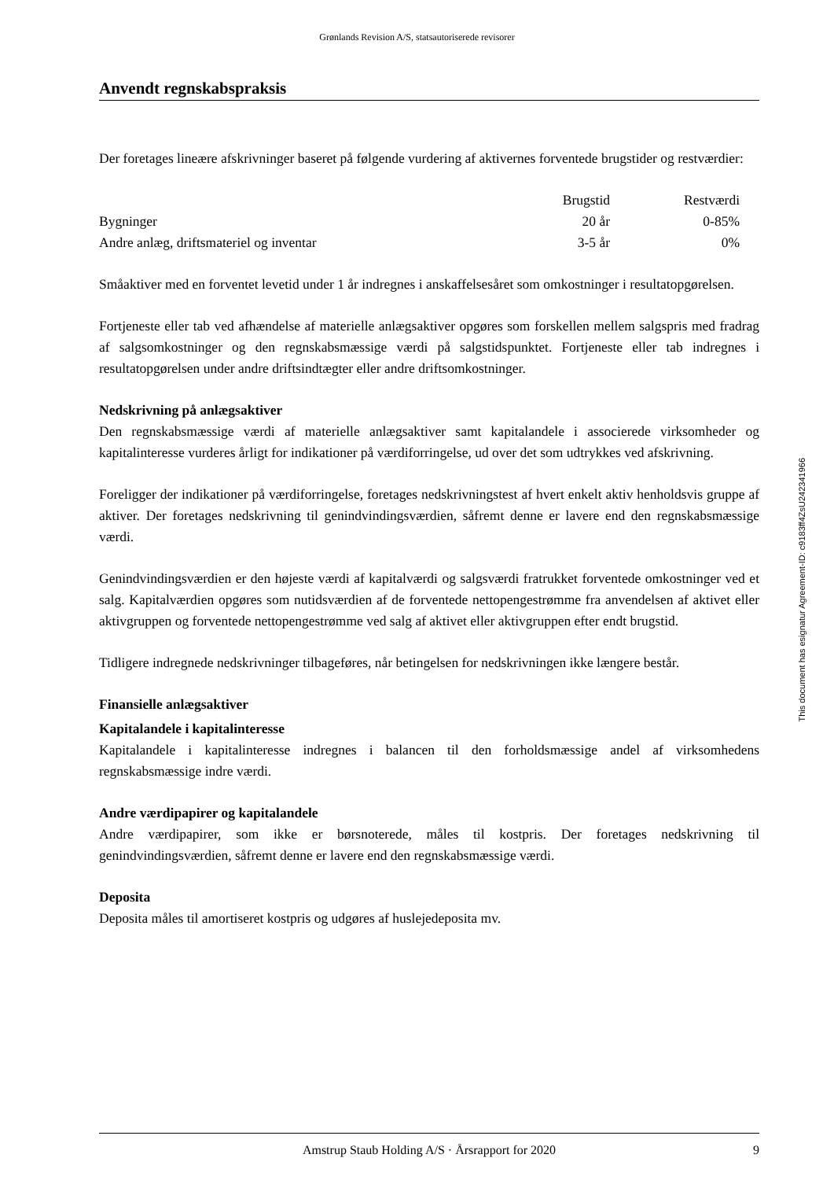Grønlands Revision A/S, statsautoriserede revisorer
Anvendt regnskabspraksis
Der foretages lineære afskrivninger baseret på følgende vurdering af aktivernes forventede brugstider og restværdier:
| | Brugstid | Restværdi |
| --- | --- | --- |
| Bygninger | 20 år | 0-85% |
| Andre anlæg, driftsmateriel og inventar | 3-5 år | 0% |
Småaktiver med en forventet levetid under 1 år indregnes i anskaffelsesåret som omkostninger i resultatopgørelsen.
Fortjeneste eller tab ved afhændelse af materielle anlægsaktiver opgøres som forskellen mellem salgspris med fradrag af salgsomkostninger og den regnskabsmæssige værdi på salgstidspunktet. Fortjeneste eller tab indregnes i resultatopgørelsen under andre driftsindtægter eller andre driftsomkostninger.
Nedskrivning på anlægsaktiver
Den regnskabsmæssige værdi af materielle anlægsaktiver samt kapitalandele i associerede virksomheder og kapitalinteresse vurderes årligt for indikationer på værdiforringelse, ud over det som udtrykkes ved afskrivning.
Foreligger der indikationer på værdiforringelse, foretages nedskrivningstest af hvert enkelt aktiv henholdsvis gruppe af aktiver. Der foretages nedskrivning til genindvindingsværdien, såfremt denne er lavere end den regnskabsmæssige værdi.
Genindvindingsværdien er den højeste værdi af kapitalværdi og salgsværdi fratrukket forventede omkostninger ved et salg. Kapitalværdien opgøres som nutidsværdien af de forventede nettopengestrømme fra anvendelsen af aktivet eller aktivgruppen og forventede nettopengestrømme ved salg af aktivet eller aktivgruppen efter endt brugstid.
Tidligere indregnede nedskrivninger tilbageføres, når betingelsen for nedskrivningen ikke længere består.
Finansielle anlægsaktiver
Kapitalandele i kapitalinteresse
Kapitalandele i kapitalinteresse indregnes i balancen til den forholdsmæssige andel af virksomhedens regnskabsmæssige indre værdi.
Andre værdipapirer og kapitalandele
Andre værdipapirer, som ikke er børsnoterede, måles til kostpris. Der foretages nedskrivning til genindvindingsværdien, såfremt denne er lavere end den regnskabsmæssige værdi.
Deposita
Deposita måles til amortiseret kostpris og udgøres af huslejedeposita mv.
This document has esignatur Agreement-ID: c9183ff4ZsU242341966
Amstrup Staub Holding A/S · Årsrapport for 2020 9